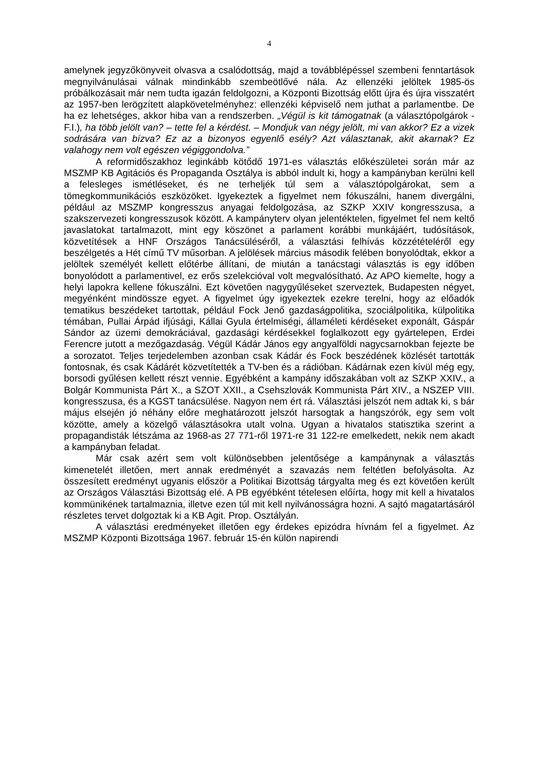4
amelynek jegyzőkönyveit olvasva a csalódottság, majd a továbblépéssel szembeni fenntartások megnyilvánulásai válnak mindinkább szembeötlővé nála. Az ellenzéki jelöltek 1985-ös próbálkozásait már nem tudta igazán feldolgozni, a Központi Bizottság előtt újra és újra visszatért az 1957-ben lerögzített alapkövetelményhez: ellenzéki képviselő nem juthat a parlamentbe. De ha ez lehetséges, akkor hiba van a rendszerben. „Végül is kit támogatnak (a választópolgárok - F.I.), ha több jelölt van? – tette fel a kérdést. – Mondjuk van négy jelölt, mi van akkor? Ez a vizek sodrására van bízva? Ez az a bizonyos egyenlő esély? Azt választanak, akit akarnak? Ez valahogy nem volt egészen végiggondolva.”
A reformidőszakhoz leginkább kötődő 1971-es választás előkészületei során már az MSZMP KB Agitációs és Propaganda Osztálya is abból indult ki, hogy a kampányban kerülni kell a felesleges ismétléseket, és ne terheljék túl sem a választópolgárokat, sem a tömegkommunikációs eszközöket. Igyekeztek a figyelmet nem fókuszálni, hanem divergálni, például az MSZMP kongresszus anyagai feldolgozása, az SZKP XXIV kongresszusa, a szakszervezeti kongresszusok között. A kampányterv olyan jelentéktelen, figyelmet fel nem keltő javaslatokat tartalmazott, mint egy köszönet a parlament korábbi munkájáért, tudósítások, közvetítések a HNF Országos Tanácsüléséről, a választási felhívás közzétételéről egy beszélgetés a Hét című TV műsorban. A jelölések március második felében bonyolódtak, ekkor a jelöltek személyét kellett előtérbe állítani, de miután a tanácstagi választás is egy időben bonyolódott a parlamentivel, ez erős szelekcióval volt megvalósítható. Az APO kiemelte, hogy a helyi lapokra kellene fókuszálni. Ezt követően nagygyűléseket szerveztek, Budapesten négyet, megyénként mindössze egyet. A figyelmet úgy igyekeztek ezekre terelni, hogy az előadók tematikus beszédeket tartottak, például Fock Jenő gazdaságpolitika, szociálpolitika, külpolitika témában, Pullai Árpád ifjúsági, Kállai Gyula értelmiségi, államéleti kérdéseket exponált, Gáspár Sándor az üzemi demokráciával, gazdasági kérdésekkel foglalkozott egy gyártelepen, Erdei Ferencre jutott a mezőgazdaság. Végül Kádár János egy angyalföldi nagycsarnokban fejezte be a sorozatot. Teljes terjedelemben azonban csak Kádár és Fock beszédének közlését tartották fontosnak, és csak Kádárét közvetítették a TV-ben és a rádióban. Kádárnak ezen kívül még egy, borsodi gyűlésen kellett részt vennie. Egyébként a kampány időszakában volt az SZKP XXIV., a Bolgár Kommunista Párt X., a SZOT XXII., a Csehszlovák Kommunista Párt XIV., a NSZEP VIII. kongresszusa, és a KGST tanácsülése. Nagyon nem ért rá. Választási jelszót nem adtak ki, s bár május elsején jó néhány előre meghatározott jelszót harsogtak a hangszórók, egy sem volt közötte, amely a közelgő választásokra utalt volna. Ugyan a hivatalos statisztika szerint a propagandisták létszáma az 1968-as 27 771-ről 1971-re 31 122-re emelkedett, nekik nem akadt a kampányban feladat.
Már csak azért sem volt különösebben jelentősége a kampánynak a választás kimenetelét illetően, mert annak eredményét a szavazás nem feltétlen befolyásolta. Az összesített eredményt ugyanis először a Politikai Bizottság tárgyalta meg és ezt követően került az Országos Választási Bizottság elé. A PB egyébként tételesen előírta, hogy mit kell a hivatalos kommünikének tartalmaznia, illetve ezen túl mit kell nyilvánosságra hozni. A sajtó magatartásáról részletes tervet dolgoztak ki a KB Agit. Prop. Osztályán.
A választási eredményeket illetően egy érdekes epizódra hívnám fel a figyelmet. Az MSZMP Központi Bizottsága 1967. február 15-én külön napirendi